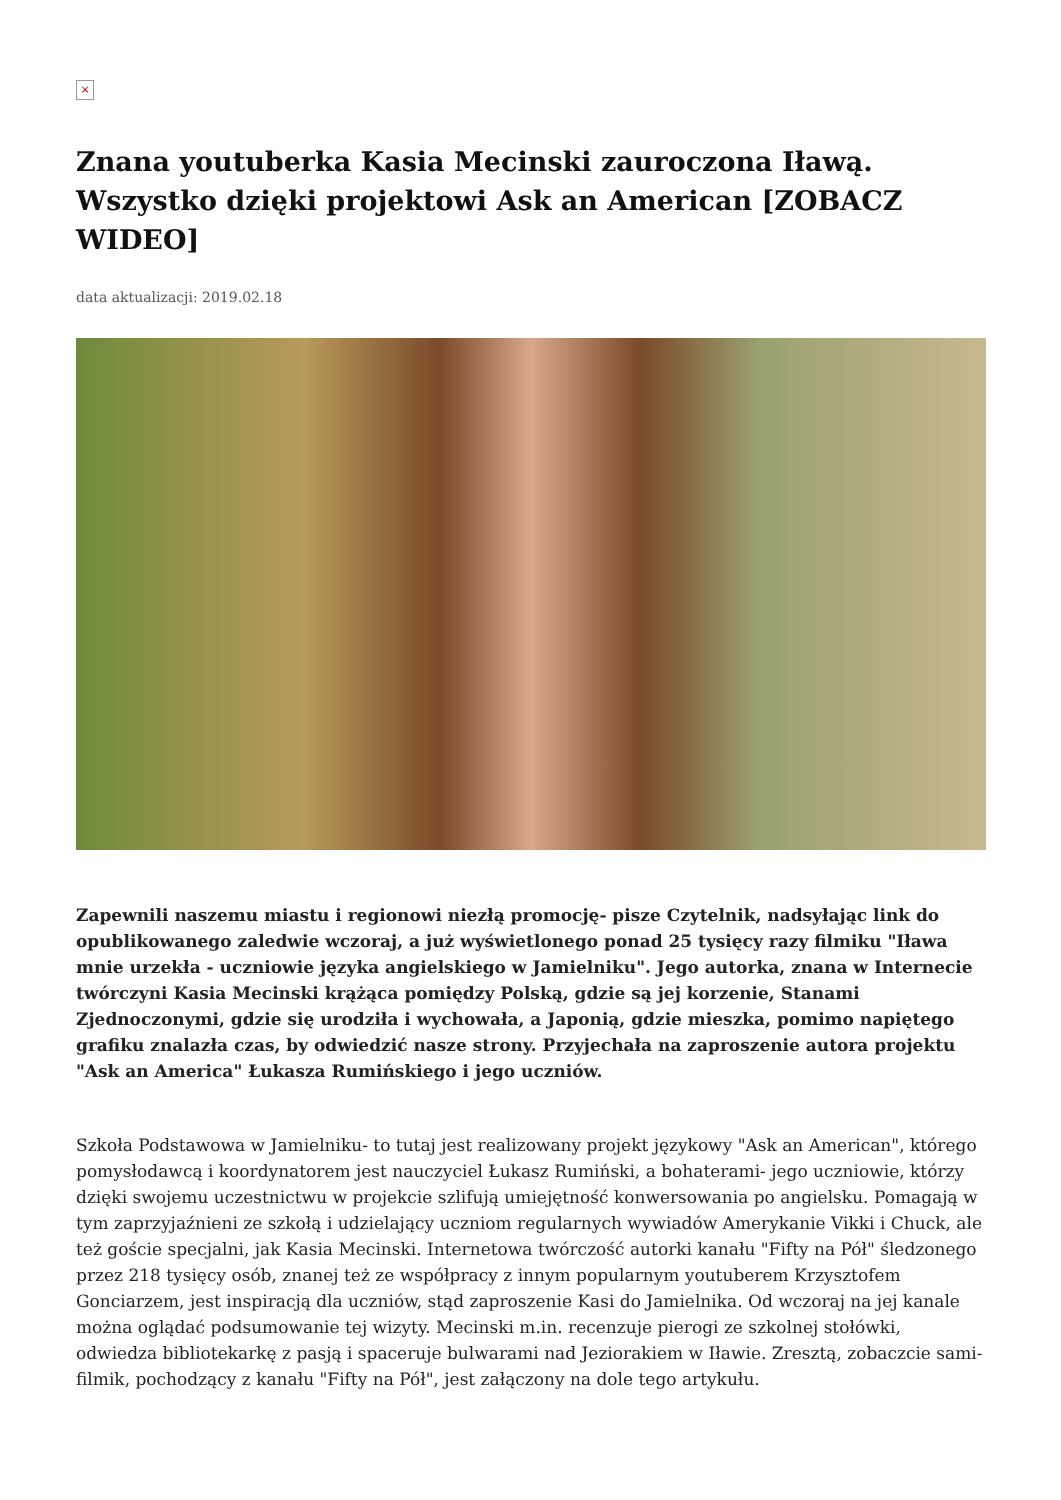×
Znana youtuberka Kasia Mecinski zauroczona Iławą. Wszystko dzięki projektowi Ask an American [ZOBACZ WIDEO]
data aktualizacji: 2019.02.18
Zapewnili naszemu miastu i regionowi niezłą promocję- pisze Czytelnik, nadsyłając link do opublikowanego zaledwie wczoraj, a już wyświetlonego ponad 25 tysięcy razy filmiku "Iława mnie urzekła - uczniowie języka angielskiego w Jamielniku". Jego autorka, znana w Internecie twórczyni Kasia Mecinski krążąca pomiędzy Polską, gdzie są jej korzenie, Stanami Zjednoczonymi, gdzie się urodziła i wychowała, a Japonią, gdzie mieszka, pomimo napiętego grafiku znalazła czas, by odwiedzić nasze strony. Przyjechała na zaproszenie autora projektu "Ask an America" Łukasza Rumińskiego i jego uczniów.
Szkoła Podstawowa w Jamielniku- to tutaj jest realizowany projekt językowy "Ask an American", którego pomysłodawcą i koordynatorem jest nauczyciel Łukasz Rumiński, a bohaterami- jego uczniowie, którzy dzięki swojemu uczestnictwu w projekcie szlifują umiejętność konwersowania po angielsku. Pomagają w tym zaprzyjaźnieni ze szkołą i udzielający uczniom regularnych wywiadów Amerykanie Vikki i Chuck, ale też goście specjalni, jak Kasia Mecinski. Internetowa twórczość autorki kanału "Fifty na Pół" śledzonego przez 218 tysięcy osób, znanej też ze współpracy z innym popularnym youtuberem Krzysztofem Gonciarzem, jest inspiracją dla uczniów, stąd zaproszenie Kasi do Jamielnika. Od wczoraj na jej kanale można oglądać podsumowanie tej wizyty. Mecinski m.in. recenzuje pierogi ze szkolnej stołówki, odwiedza bibliotekarkę z pasją i spaceruje bulwarami nad Jeziorakiem w Iławie. Zresztą, zobaczcie sami- filmik, pochodzący z kanału "Fifty na Pół", jest załączony na dole tego artykułu.